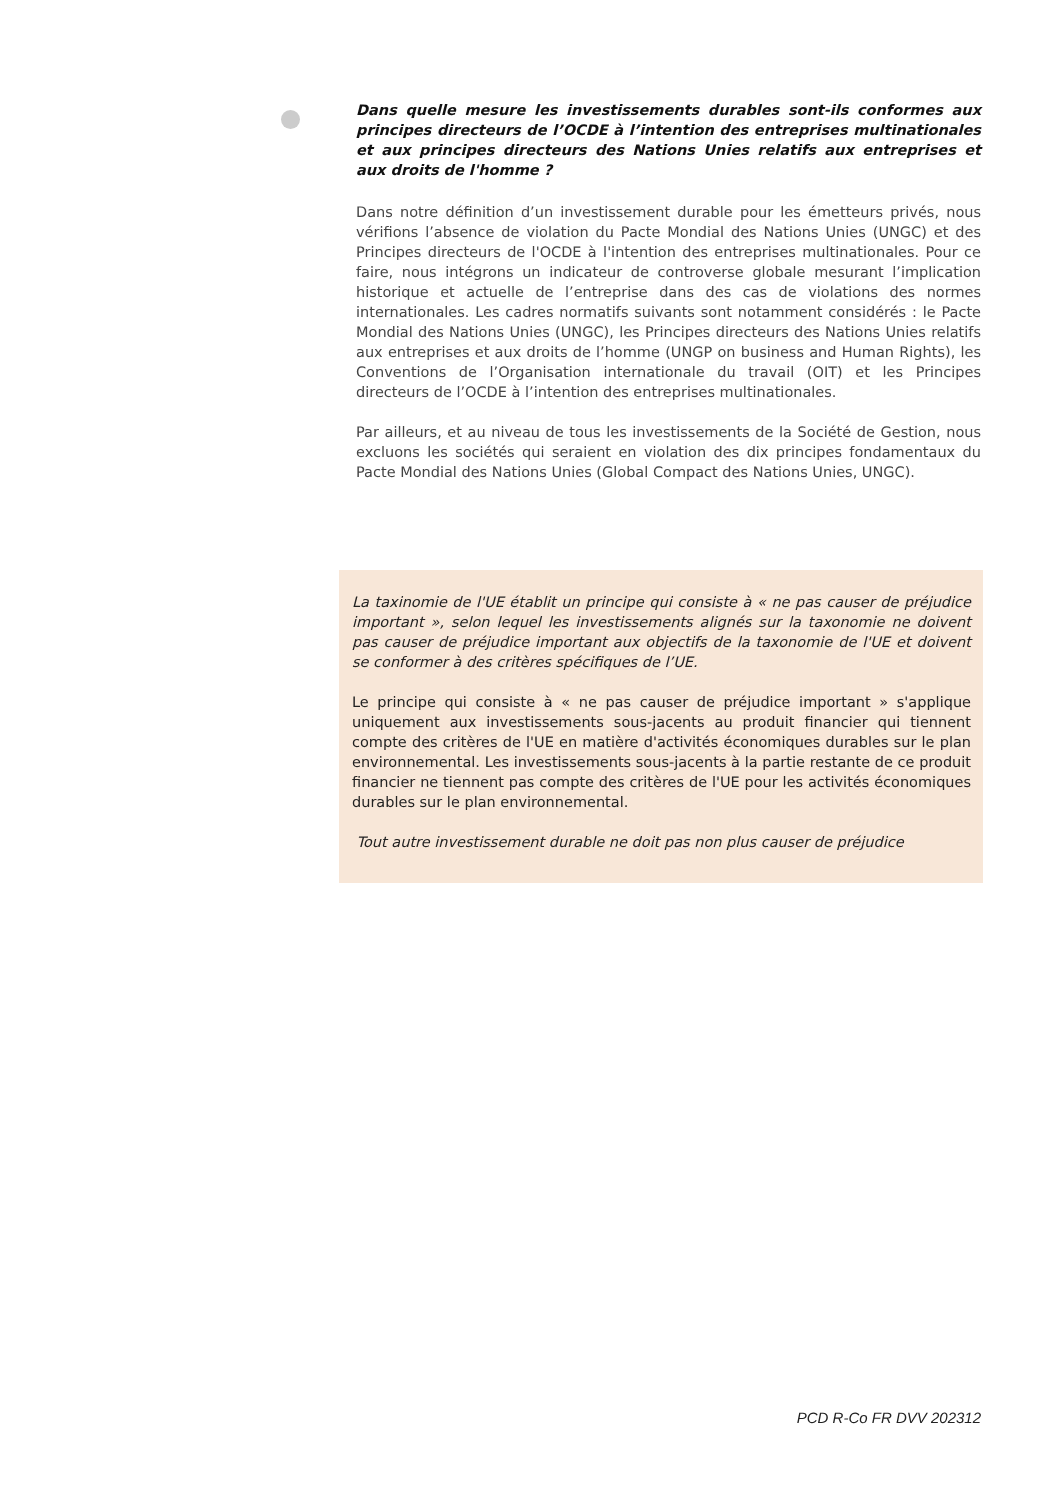Dans quelle mesure les investissements durables sont-ils conformes aux principes directeurs de l’OCDE à l’intention des entreprises multinationales et aux principes directeurs des Nations Unies relatifs aux entreprises et aux droits de l'homme ?
Dans notre définition d’un investissement durable pour les émetteurs privés, nous vérifions l’absence de violation du Pacte Mondial des Nations Unies (UNGC) et des Principes directeurs de l'OCDE à l'intention des entreprises multinationales. Pour ce faire, nous intégrons un indicateur de controverse globale mesurant l’implication historique et actuelle de l’entreprise dans des cas de violations des normes internationales. Les cadres normatifs suivants sont notamment considérés : le Pacte Mondial des Nations Unies (UNGC), les Principes directeurs des Nations Unies relatifs aux entreprises et aux droits de l’homme (UNGP on business and Human Rights), les Conventions de l’Organisation internationale du travail (OIT) et les Principes directeurs de l’OCDE à l’intention des entreprises multinationales.
Par ailleurs, et au niveau de tous les investissements de la Société de Gestion, nous excluons les sociétés qui seraient en violation des dix principes fondamentaux du Pacte Mondial des Nations Unies (Global Compact des Nations Unies, UNGC).
La taxinomie de l'UE établit un principe qui consiste à « ne pas causer de préjudice important », selon lequel les investissements alignés sur la taxonomie ne doivent pas causer de préjudice important aux objectifs de la taxonomie de l'UE et doivent se conformer à des critères spécifiques de l’UE.
Le principe qui consiste à « ne pas causer de préjudice important » s'applique uniquement aux investissements sous-jacents au produit financier qui tiennent compte des critères de l'UE en matière d'activités économiques durables sur le plan environnemental. Les investissements sous-jacents à la partie restante de ce produit financier ne tiennent pas compte des critères de l'UE pour les activités économiques durables sur le plan environnemental.
Tout autre investissement durable ne doit pas non plus causer de préjudice
PCD R-Co FR DVV 202312